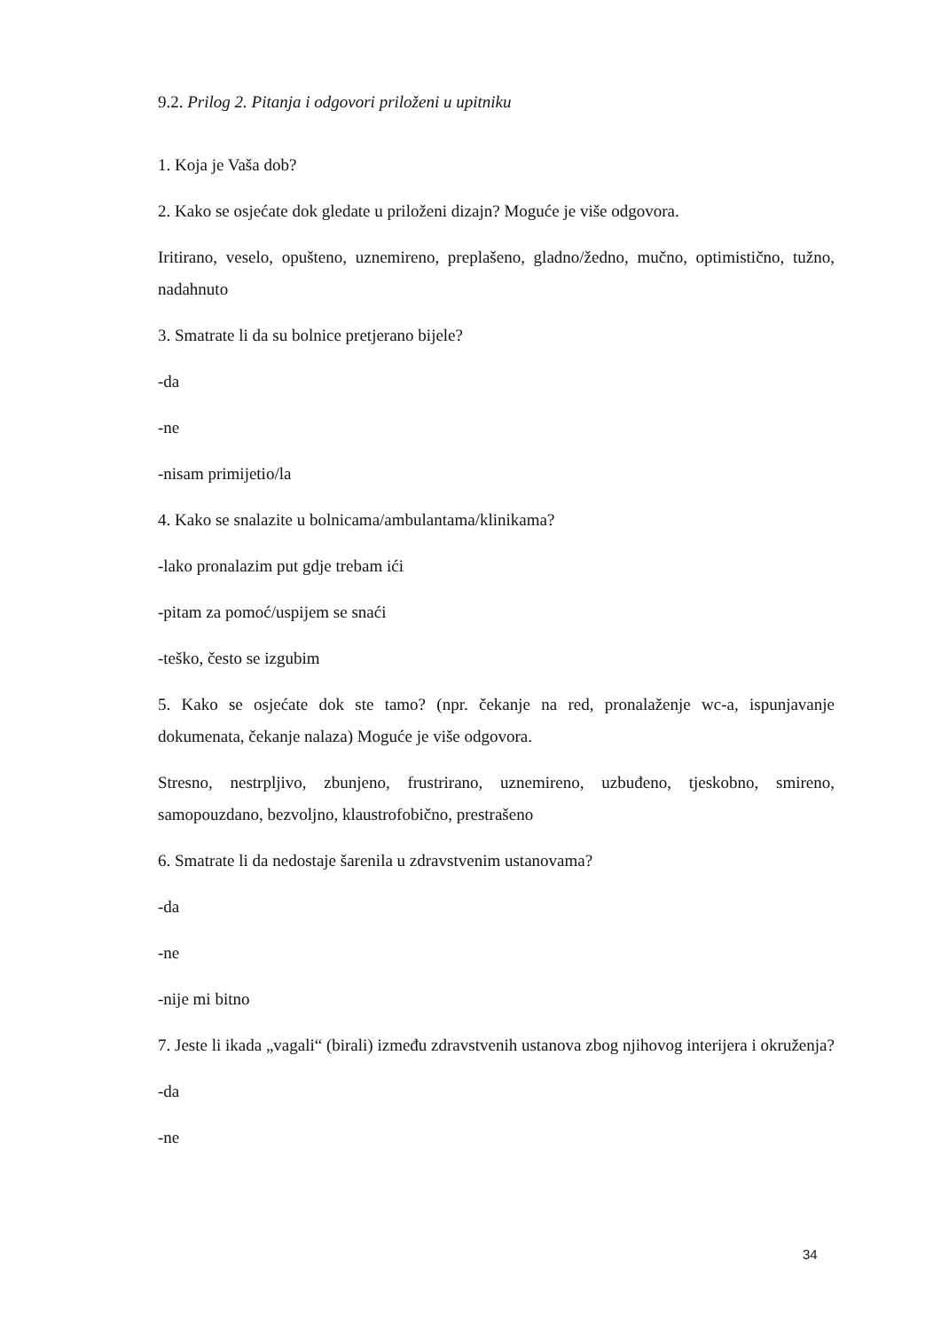9.2. Prilog 2. Pitanja i odgovori priloženi u upitniku
1. Koja je Vaša dob?
2. Kako se osjećate dok gledate u priloženi dizajn? Moguće je više odgovora.
Iritirano, veselo, opušteno, uznemireno, preplašeno, gladno/žedno, mučno, optimistično, tužno, nadahnuto
3. Smatrate li da su bolnice pretjerano bijele?
-da
-ne
-nisam primijetio/la
4. Kako se snalazite u bolnicama/ambulantama/klinikama?
-lako pronalazim put gdje trebam ići
-pitam za pomoć/uspijem se snaći
-teško, često se izgubim
5. Kako se osjećate dok ste tamo? (npr. čekanje na red, pronalaženje wc-a, ispunjavanje dokumenata, čekanje nalaza) Moguće je više odgovora.
Stresno, nestrpljivo, zbunjeno, frustrirano, uznemireno, uzbuđeno, tjeskobno, smireno, samopouzdano, bezvoljno, klaustrofobično, prestrašeno
6. Smatrate li da nedostaje šarenila u zdravstvenim ustanovama?
-da
-ne
-nije mi bitno
7. Jeste li ikada „vagali“ (birali) između zdravstvenih ustanova zbog njihovog interijera i okruženja?
-da
-ne
34